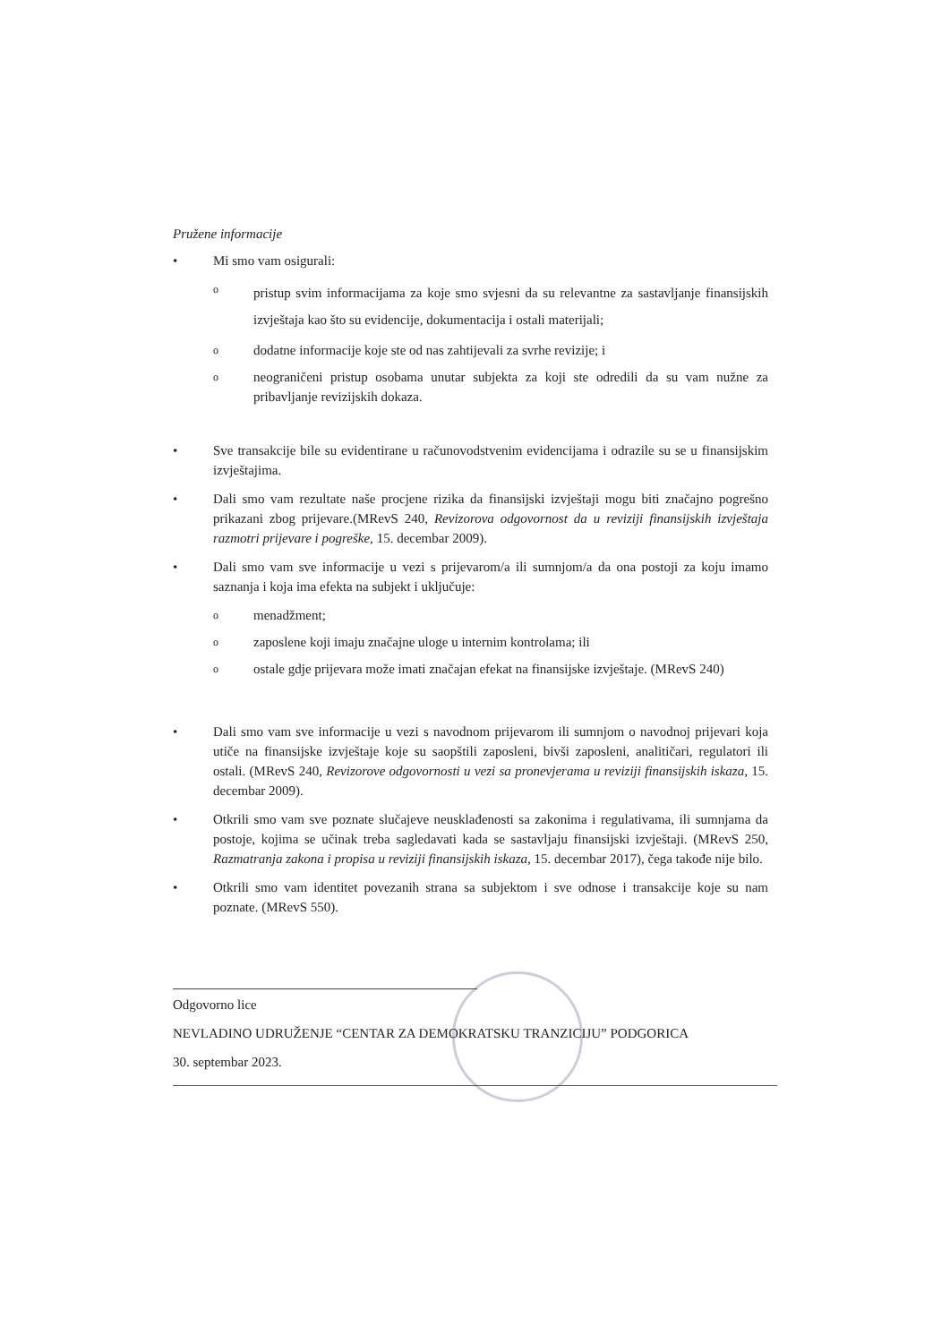Pružene informacije
• Mi smo vam osigurali:
opristup svim informacijama za koje smo svjesni da su relevantne za sastavljanje finansijskih izvještaja kao što su evidencije, dokumentacija i ostali materijali;
ododatne informacije koje ste od nas zahtijevali za svrhe revizije; i
oneograničeni pristup osobama unutar subjekta za koji ste odredili da su vam nužne za pribavljanje revizijskih dokaza.
• Sve transakcije bile su evidentirane u računovodstvenim evidencijama i odrazile su se u finansijskim izvještajima.
• Dali smo vam rezultate naše procjene rizika da finansijski izvještaji mogu biti značajno pogrešno prikazani zbog prijevare.(MRevS 240, Revizorova odgovornost da u reviziji finansijskih izvještaja razmotri prijevare i pogreške, 15. decembar 2009).
• Dali smo vam sve informacije u vezi s prijevarom/a ili sumnjom/a da ona postoji za koju imamo saznanja i koja ima efekta na subjekt i uključuje:
omenadžment;
ozaposlene koji imaju značajne uloge u internim kontrolama; ili
oostale gdje prijevara može imati značajan efekat na finansijske izvještaje. (MRevS 240)
• Dali smo vam sve informacije u vezi s navodnom prijevarom ili sumnjom o navodnoj prijevari koja utiče na finansijske izvještaje koje su saopštili zaposleni, bivši zaposleni, analitičari, regulatori ili ostali. (MRevS 240, Revizorove odgovornosti u vezi sa pronevjerama u reviziji finansijskih iskaza, 15. decembar 2009).
• Otkrili smo vam sve poznate slučajeve neusklađenosti sa zakonima i regulativama, ili sumnjama da postoje, kojima se učinak treba sagledavati kada se sastavljaju finansijski izvještaji. (MRevS 250, Razmatranja zakona i propisa u reviziji finansijskih iskaza, 15. decembar 2017), čega takođe nije bilo.
• Otkrili smo vam identitet povezanih strana sa subjektom i sve odnose i transakcije koje su nam poznate. (MRevS 550).
Odgovorno lice
NEVLADINO UDRUŽENJE “CENTAR ZA DEMOKRATSKU TRANZICIJU” PODGORICA
30. septembar 2023.